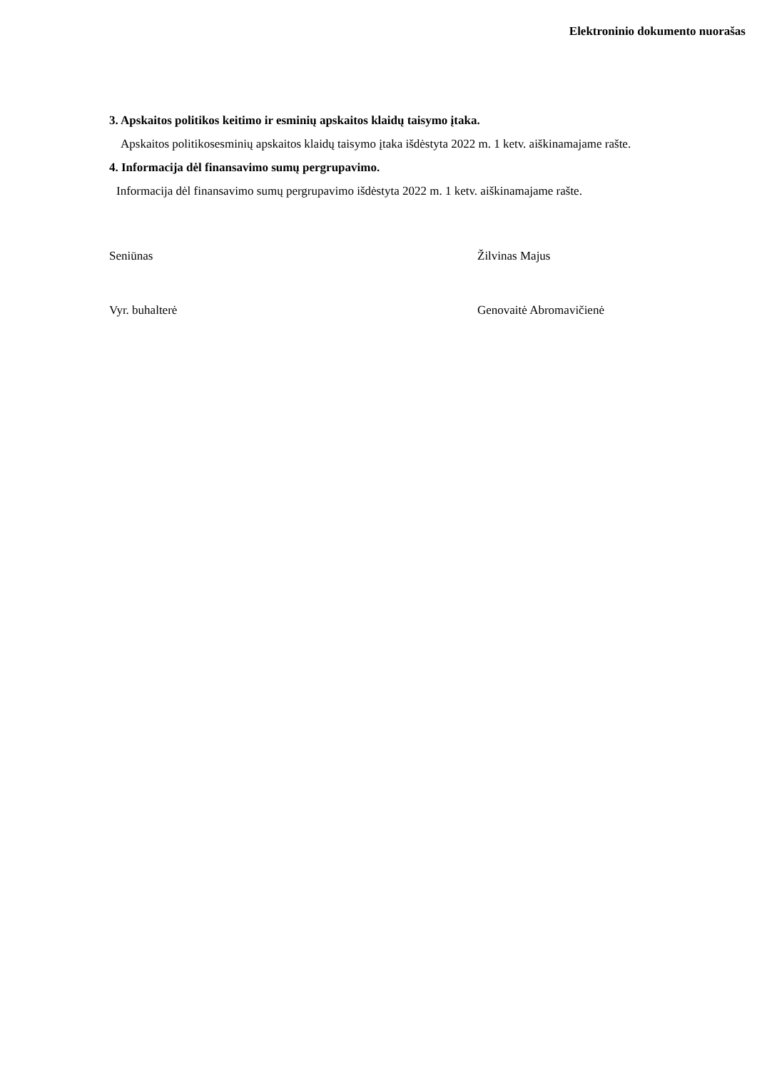Elektroninio dokumento nuorašas
3. Apskaitos politikos keitimo ir esminių apskaitos klaidų taisymo įtaka.
Apskaitos politikosesminių apskaitos klaidų taisymo įtaka išdėstyta 2022 m. 1 ketv. aiškinamajame rašte.
4. Informacija dėl finansavimo sumų pergrupavimo.
Informacija dėl finansavimo sumų pergrupavimo išdėstyta 2022 m. 1 ketv. aiškinamajame rašte.
Seniūnas Žilvinas Majus
Vyr. buhalterė Genovaitė Abromavičienė